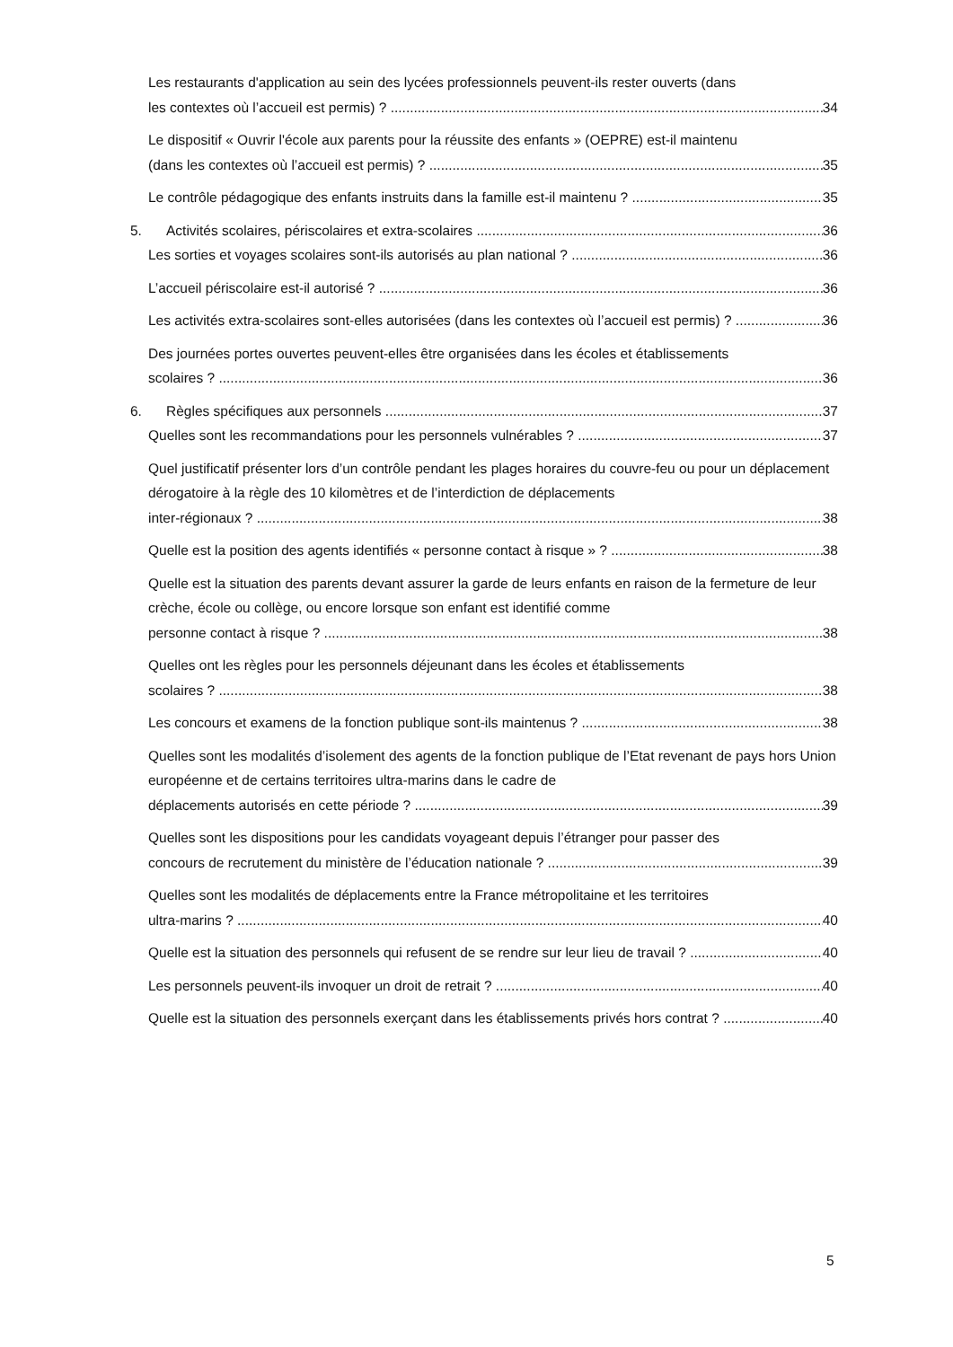Les restaurants d'application au sein des lycées professionnels peuvent-ils rester ouverts (dans
les contextes où l’accueil est permis) ? 34
Le dispositif « Ouvrir l'école aux parents pour la réussite des enfants » (OEPRE) est-il maintenu
(dans les contextes où l’accueil est permis) ? 35
Le contrôle pédagogique des enfants instruits dans la famille est-il maintenu ? 35
5. Activités scolaires, périscolaires et extra-scolaires 36
Les sorties et voyages scolaires sont-ils autorisés au plan national ? 36
L’accueil périscolaire est-il autorisé ? 36
Les activités extra-scolaires sont-elles autorisées (dans les contextes où l’accueil est permis) ? 36
Des journées portes ouvertes peuvent-elles être organisées dans les écoles et établissements
scolaires ? 36
6. Règles spécifiques aux personnels 37
Quelles sont les recommandations pour les personnels vulnérables ? 37
Quel justificatif présenter lors d’un contrôle pendant les plages horaires du couvre-feu ou pour un déplacement dérogatoire à la règle des 10 kilomètres et de l’interdiction de déplacements
inter-régionaux ? 38
Quelle est la position des agents identifiés « personne contact à risque » ? 38
Quelle est la situation des parents devant assurer la garde de leurs enfants en raison de la fermeture de leur crèche, école ou collège, ou encore lorsque son enfant est identifié comme
personne contact à risque ? 38
Quelles ont les règles pour les personnels déjeunant dans les écoles et établissements
scolaires ? 38
Les concours et examens de la fonction publique sont-ils maintenus ? 38
Quelles sont les modalités d’isolement des agents de la fonction publique de l’Etat revenant de pays hors Union européenne et de certains territoires ultra-marins dans le cadre de
déplacements autorisés en cette période ? 39
Quelles sont les dispositions pour les candidats voyageant depuis l’étranger pour passer des
concours de recrutement du ministère de l’éducation nationale ? 39
Quelles sont les modalités de déplacements entre la France métropolitaine et les territoires
ultra-marins ? 40
Quelle est la situation des personnels qui refusent de se rendre sur leur lieu de travail ? 40
Les personnels peuvent-ils invoquer un droit de retrait ? 40
Quelle est la situation des personnels exerçant dans les établissements privés hors contrat ? 40
5